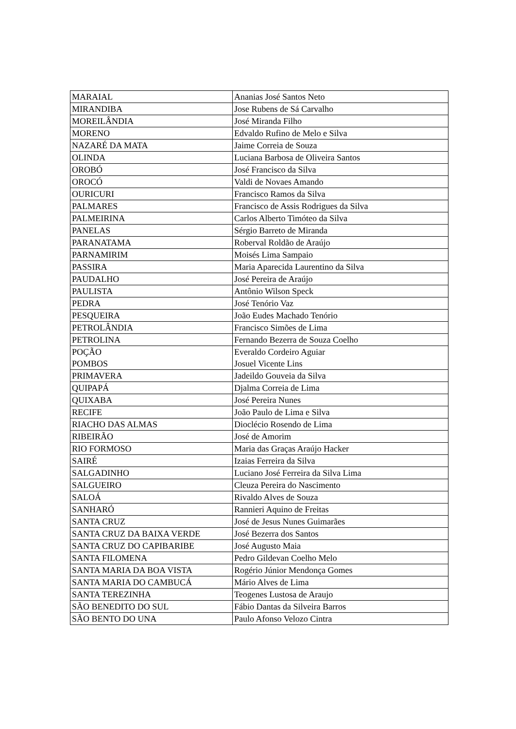| MARAIAL | Ananias José Santos Neto |
| MIRANDIBA | Jose Rubens de Sá Carvalho |
| MOREILÂNDIA | José Miranda Filho |
| MORENO | Edvaldo Rufino de Melo e Silva |
| NAZARÉ DA MATA | Jaime Correia de Souza |
| OLINDA | Luciana Barbosa de Oliveira Santos |
| OROBÓ | José Francisco da Silva |
| OROCÓ | Valdi de Novaes Amando |
| OURICURI | Francisco Ramos da Silva |
| PALMARES | Francisco de Assis Rodrigues da Silva |
| PALMEIRINA | Carlos Alberto Timóteo da Silva |
| PANELAS | Sérgio Barreto de Miranda |
| PARANATAMA | Roberval Roldão de Araújo |
| PARNAMIRIM | Moisés Lima Sampaio |
| PASSIRA | Maria Aparecida Laurentino da Silva |
| PAUDALHO | José Pereira de Araújo |
| PAULISTA | Antônio Wilson Speck |
| PEDRA | José Tenório Vaz |
| PESQUEIRA | João Eudes Machado Tenório |
| PETROLÂNDIA | Francisco Simões de Lima |
| PETROLINA | Fernando Bezerra de Souza Coelho |
| POÇÃO | Everaldo Cordeiro Aguiar |
| POMBOS | Josuel Vicente Lins |
| PRIMAVERA | Jadeildo Gouveia da Silva |
| QUIPAPÁ | Djalma Correia de Lima |
| QUIXABA | José Pereira Nunes |
| RECIFE | João Paulo de Lima e Silva |
| RIACHO DAS ALMAS | Dioclécio Rosendo de Lima |
| RIBEIRÃO | José de Amorim |
| RIO FORMOSO | Maria das Graças Araújo Hacker |
| SAIRÉ | Izaias Ferreira da Silva |
| SALGADINHO | Luciano José Ferreira da Silva Lima |
| SALGUEIRO | Cleuza Pereira do Nascimento |
| SALOÁ | Rivaldo Alves de Souza |
| SANHARÓ | Rannieri Aquino de Freitas |
| SANTA CRUZ | José de Jesus Nunes Guimarães |
| SANTA CRUZ DA BAIXA VERDE | José Bezerra dos Santos |
| SANTA CRUZ DO CAPIBARIBE | José Augusto Maia |
| SANTA FILOMENA | Pedro Gildevan Coelho Melo |
| SANTA MARIA DA BOA VISTA | Rogério Júnior Mendonça Gomes |
| SANTA MARIA DO CAMBUCÁ | Mário Alves de Lima |
| SANTA TEREZINHA | Teogenes Lustosa de Araujo |
| SÃO BENEDITO DO SUL | Fábio Dantas da Silveira Barros |
| SÃO BENTO DO UNA | Paulo Afonso Velozo Cintra |